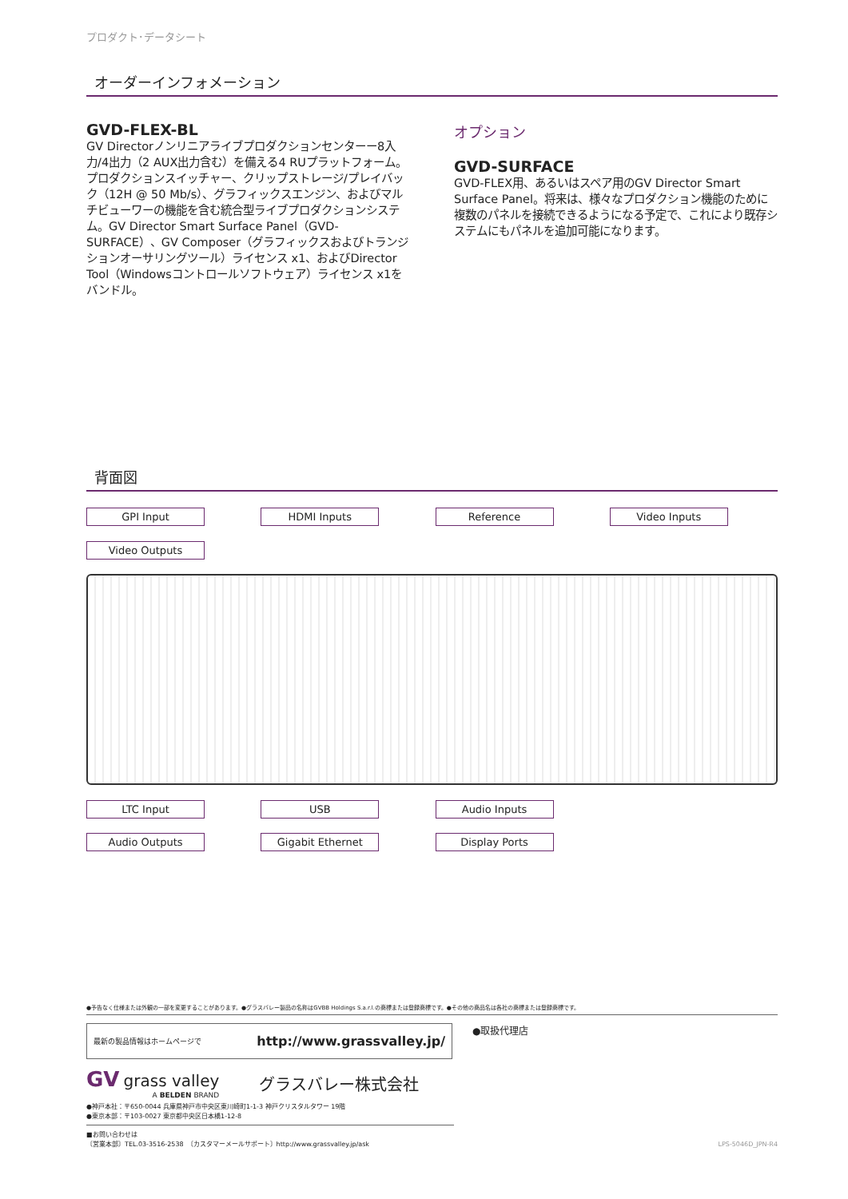プロダクト･データシート
オーダーインフォメーション
GVD-FLEX-BL
GV Directorノンリニアライブプロダクションセンターー8入力/4出力（2 AUX出力含む）を備える4 RUプラットフォーム。プロダクションスイッチャー、クリップストレージ/プレイバック（12H @ 50 Mb/s）、グラフィックスエンジン、およびマルチビューワーの機能を含む統合型ライブプロダクションシステム。GV Director Smart Surface Panel（GVD-SURFACE）、GV Composer（グラフィックスおよびトランジションオーサリングツール）ライセンス x1、およびDirector Tool（Windowsコントロールソフトウェア）ライセンス x1をバンドル。
オプション
GVD-SURFACE
GVD-FLEX用、あるいはスペア用のGV Director Smart Surface Panel。将来は、様々なプロダクション機能のために複数のパネルを接続できるようになる予定で、これにより既存システムにもパネルを追加可能になります。
背面図
GPI Input
HDMI Inputs
Reference
Video Inputs
Video Outputs
LTC Input
USB
Audio Inputs
Audio Outputs
Gigabit Ethernet
Display Ports
●予告なく仕様または外観の一部を変更することがあります。●グラスバレー製品の名称はGVBB Holdings S.a.r.l.の商標または登録商標です。●その他の商品名は各社の商標または登録商標です。
最新の製品情報はホームページで http://www.grassvalley.jp/
●取扱代理店
GV grass valley
A BELDEN BRAND
グラスバレー株式会社
●神戸本社：〒650-0044 兵庫県神戸市中央区東川崎町1-1-3 神戸クリスタルタワー 19階
●東京本部：〒103-0027 東京都中央区日本橋1-12-8
■お問い合わせは
〔営業本部〕TEL.03-3516-2538　〔カスタマーメールサポート〕http://www.grassvalley.jp/ask LPS-5046D_JPN-R4